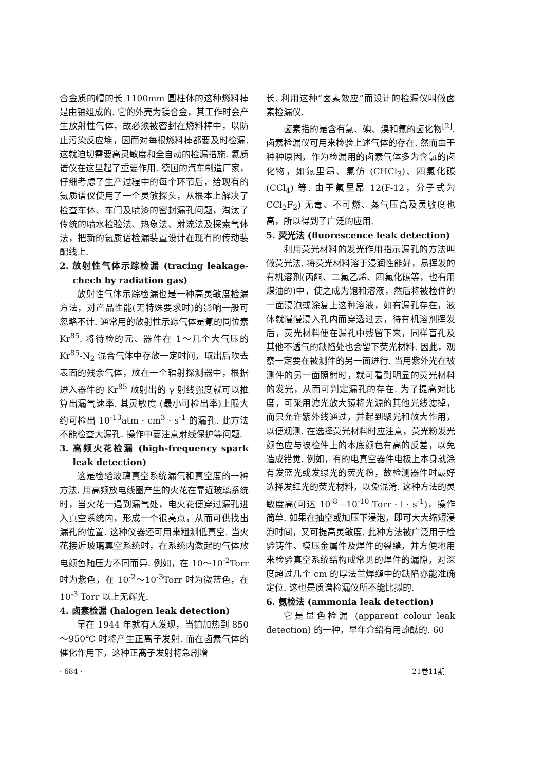合金质的帽的长 1100mm 圆柱体的这种燃料棒是由铀组成的. 它的外壳为镁合金，其工作时会产生放射性气体，故必须被密封在燃料棒中，以防止污染反应堆，因而对每根燃料棒都要及时检漏. 这就迫切需要高灵敏度和全自动的检漏措施. 氦质谱仪在这里起了重要作用. 德国的汽车制造厂家，仔细考虑了生产过程中的每个环节后，给现有的氦质谱仪使用了一个灵敏探头，从根本上解决了检查车体、车门及喷漆的密封漏孔问题，淘汰了传统的喷水检验法、热象法、射流法及探索气体法，把新的氦质谱检漏装置设计在现有的传动装配线上.
2. 放射性气体示踪检漏 (tracing leakage-chech by radiation gas)
放射性气体示踪检漏也是一种高灵敏度检漏方法，对产品性能(无特殊要求时)的影响一般可忽略不计. 通常用的放射性示踪气体是氪的同位素 Kr<sup>85</sup>. 将待检的元、器件在 1～几个大气压的 Kr<sup>85</sup>-N<sub>2</sub> 混合气体中存放一定时间，取出后吹去表面的残余气体，放在一个辐射探测器中，根据进入器件的 Kr<sup>85</sup> 放射出的 γ 射线强度就可以推算出漏气速率. 其灵敏度 (最小可检出率)上限大约可检出 10<sup>-13</sup>atm · cm<sup>3</sup> · s<sup>-1</sup> 的漏孔. 此方法不能检查大漏孔. 操作中要注意射线保护等问题.
3. 高频火花检漏 (high-frequency spark leak detection)
这是检验玻璃真空系统漏气和真空度的一种方法. 用高频放电线圈产生的火花在靠近玻璃系统时，当火花一遇到漏气处，电火花便穿过漏孔进入真空系统内，形成一个很亮点，从而可供找出漏孔的位置. 这种仪器还可用来粗测低真空. 当火花接近玻璃真空系统时，在系统内激起的气体放电颜色随压力不同而异. 例如，在 10～10<sup>-2</sup>Torr 时为紫色，在 10<sup>-2</sup>～10<sup>-3</sup>Torr 时为微蓝色，在 10<sup>-3</sup> Torr 以上无辉光.
4. 卤素检漏 (halogen leak detection)
早在 1944 年就有人发现，当铂加热到 850～950℃ 时将产生正离子发射. 而在卤素气体的催化作用下，这种正离子发射将急剧增
长. 利用这种“卤素效应”而设计的检漏仪叫做卤素检漏仪.
卤素指的是含有氯、碘、溴和氟的卤化物<sup>[2]</sup>. 卤素检漏仪可用来检验上述气体的存在. 然而由于种种原因，作为检漏用的卤素气体多为含氯的卤化物，如氟里昂、氯仿 (CHCl<sub>3</sub>)、四氯化碳 (CCl<sub>4</sub>) 等. 由于氟里昂 12(F-12，分子式为 CCl<sub>2</sub>F<sub>2</sub>) 无毒、不可燃、蒸气压高及灵敏度也高，所以得到了广泛的应用.
5. 荧光法 (fluorescence leak detection)
利用荧光材料的发光作用指示漏孔的方法叫做荧光法. 将荧光材料溶于浸润性能好，易挥发的有机溶剂(丙酮、二氯乙烯、四氯化碳等，也有用煤油的)中，使之成为饱和溶液，然后将被检件的一面浸泡或涂复上这种溶液，如有漏孔存在，液体就慢慢浸入孔内而穿透过去，待有机溶剂挥发后，荧光材料便在漏孔中残留下来，同样盲孔及其他不透气的缺陷处也会留下荧光材料. 因此，观察一定要在被测件的另一面进行. 当用紫外光在被测件的另一面照射时，就可看到明显的荧光材料的发光，从而可判定漏孔的存在. 为了提高对比度，可采用滤光放大镜将光源的其他光线滤掉，而只允许紫外线通过，并起到聚光和放大作用，以便观测. 在选择荧光材料时应注意，荧光粉发光颜色应与被检件上的本底颜色有高的反差，以免造成错觉. 例如，有的电真空器件电极上本身就涂有发蓝光或发绿光的荧光粉，故检测器件时最好选择发红光的荧光材料，以免混淆. 这种方法的灵敏度高(可达 10<sup>-8</sup>—10<sup>-10</sup> Torr · l · s<sup>-1</sup>)，操作简单. 如果在抽空或加压下浸泡，即可大大缩短浸泡时间，又可提高灵敏度. 此种方法被广泛用于检验铸件、模压金属件及焊件的裂缝，并方便地用来检验真空系统结构成常见的焊件的漏隙，对深度超过几个 cm 的厚法兰焊缝中的缺陷亦能准确定位. 这也是质谱检漏仪所不能比拟的.
6. 氨检法 (ammonia leak detection)
它是显色检漏 (apparent colour leak detection) 的一种，早年介绍有用酚酞的. 60
· 684 · 21卷11期